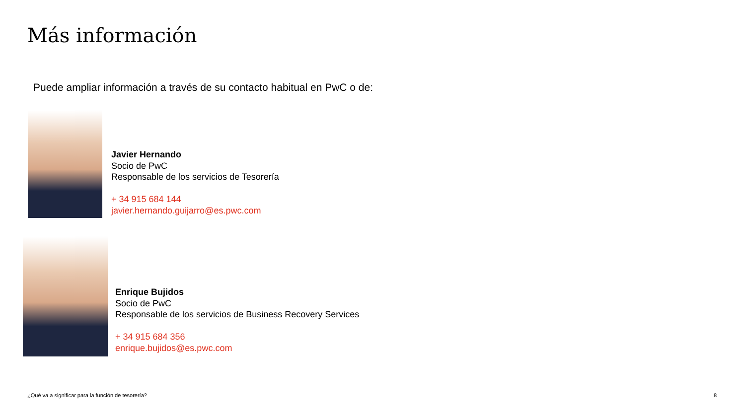Más información
Puede ampliar información a través de su contacto habitual en PwC o de:
Javier Hernando
Socio de PwC
Responsable de los servicios de Tesorería
+ 34 915 684 144
javier.hernando.guijarro@es.pwc.com
Enrique Bujidos
Socio de PwC
Responsable de los servicios de Business Recovery Services
+ 34 915 684 356
enrique.bujidos@es.pwc.com
¿Qué va a significar para la función de tesorería?
8